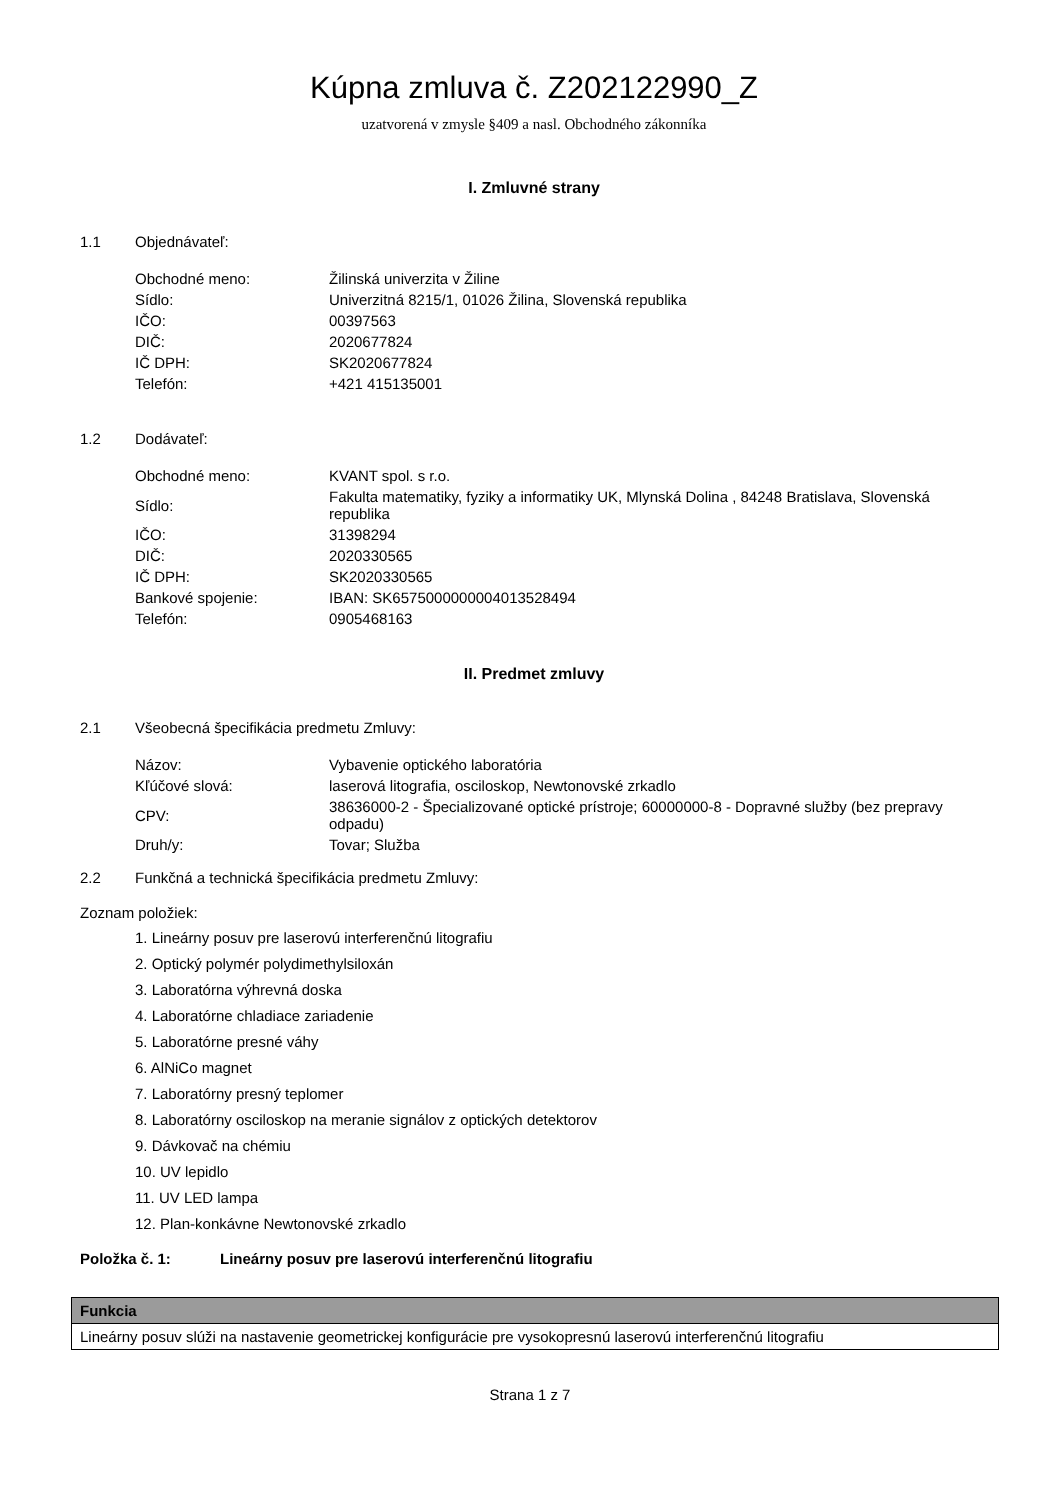Kúpna zmluva č. Z202122990_Z
uzatvorená v zmysle §409 a nasl. Obchodného zákonníka
I. Zmluvné strany
1.1 Objednávateľ:
| Obchodné meno: | Žilinská univerzita v Žiline |
| Sídlo: | Univerzitná 8215/1, 01026 Žilina, Slovenská republika |
| IČO: | 00397563 |
| DIČ: | 2020677824 |
| IČ DPH: | SK2020677824 |
| Telefón: | +421 415135001 |
1.2 Dodávateľ:
| Obchodné meno: | KVANT spol. s r.o. |
| Sídlo: | Fakulta matematiky, fyziky a informatiky UK, Mlynská Dolina , 84248 Bratislava, Slovenská republika |
| IČO: | 31398294 |
| DIČ: | 2020330565 |
| IČ DPH: | SK2020330565 |
| Bankové spojenie: | IBAN: SK6575000000004013528494 |
| Telefón: | 0905468163 |
II. Predmet zmluvy
2.1 Všeobecná špecifikácia predmetu Zmluvy:
| Názov: | Vybavenie optického laboratória |
| Kľúčové slová: | laserová litografia, osciloskop, Newtonovské zrkadlo |
| CPV: | 38636000-2 - Špecializované optické prístroje; 60000000-8 - Dopravné služby (bez prepravy odpadu) |
| Druh/y: | Tovar; Služba |
2.2 Funkčná a technická špecifikácia predmetu Zmluvy:
Zoznam položiek:
1. Lineárny posuv pre laserovú interferenčnú litografiu
2. Optický polymér polydimethylsiloxán
3. Laboratórna výhrevná doska
4. Laboratórne chladiace zariadenie
5. Laboratórne presné váhy
6. AlNiCo magnet
7. Laboratórny presný teplomer
8. Laboratórny osciloskop na meranie signálov z optických detektorov
9. Dávkovač na chémiu
10. UV lepidlo
11. UV LED lampa
12. Plan-konkávne Newtonovské zrkadlo
Položka č. 1: Lineárny posuv pre laserovú interferenčnú litografiu
| Funkcia |
| --- |
| Lineárny posuv slúži na nastavenie geometrickej konfigurácie pre vysokopresnú laserovú interferenčnú litografiu |
Strana 1 z 7